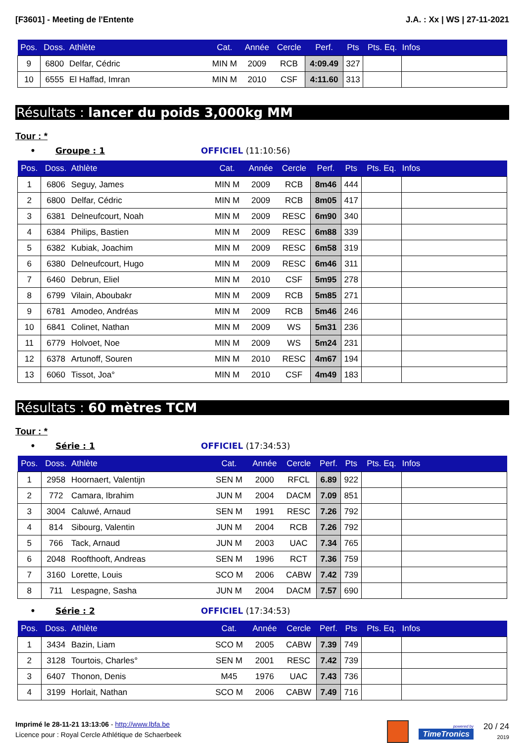[F3601] - Meeting de l'Entente J.A. : Xx | WS | 27-11-2021
| Pos. | Doss. | Athlète | Cat. | Année | Cercle | Perf. | Pts | Pts. Eq. | Infos |
| --- | --- | --- | --- | --- | --- | --- | --- | --- | --- |
| 9 | 6800 | Delfar, Cédric | MIN M | 2009 | RCB | 4:09.49 | 327 | | |
| 10 | 6555 | El Haffad, Imran | MIN M | 2010 | CSF | 4:11.60 | 313 | | |
Résultats : lancer du poids 3,000kg MM
Tour : *
• Groupe : 1 OFFICIEL (11:10:56)
| Pos. | Doss. | Athlète | Cat. | Année | Cercle | Perf. | Pts | Pts. Eq. | Infos |
| --- | --- | --- | --- | --- | --- | --- | --- | --- | --- |
| 1 | 6806 | Seguy, James | MIN M | 2009 | RCB | 8m46 | 444 | | |
| 2 | 6800 | Delfar, Cédric | MIN M | 2009 | RCB | 8m05 | 417 | | |
| 3 | 6381 | Delneufcourt, Noah | MIN M | 2009 | RESC | 6m90 | 340 | | |
| 4 | 6384 | Philips, Bastien | MIN M | 2009 | RESC | 6m88 | 339 | | |
| 5 | 6382 | Kubiak, Joachim | MIN M | 2009 | RESC | 6m58 | 319 | | |
| 6 | 6380 | Delneufcourt, Hugo | MIN M | 2009 | RESC | 6m46 | 311 | | |
| 7 | 6460 | Debrun, Eliel | MIN M | 2010 | CSF | 5m95 | 278 | | |
| 8 | 6799 | Vilain, Aboubakr | MIN M | 2009 | RCB | 5m85 | 271 | | |
| 9 | 6781 | Amodeo, Andréas | MIN M | 2009 | RCB | 5m46 | 246 | | |
| 10 | 6841 | Colinet, Nathan | MIN M | 2009 | WS | 5m31 | 236 | | |
| 11 | 6779 | Holvoet, Noe | MIN M | 2009 | WS | 5m24 | 231 | | |
| 12 | 6378 | Artunoff, Souren | MIN M | 2010 | RESC | 4m67 | 194 | | |
| 13 | 6060 | Tissot, Joa° | MIN M | 2010 | CSF | 4m49 | 183 | | |
Résultats : 60 mètres TCM
Tour : *
• Série : 1 OFFICIEL (17:34:53)
| Pos. | Doss. | Athlète | Cat. | Année | Cercle | Perf. | Pts | Pts. Eq. | Infos |
| --- | --- | --- | --- | --- | --- | --- | --- | --- | --- |
| 1 | 2958 | Hoornaert, Valentijn | SEN M | 2000 | RFCL | 6.89 | 922 | | |
| 2 | 772 | Camara, Ibrahim | JUN M | 2004 | DACM | 7.09 | 851 | | |
| 3 | 3004 | Caluwé, Arnaud | SEN M | 1991 | RESC | 7.26 | 792 | | |
| 4 | 814 | Sibourg, Valentin | JUN M | 2004 | RCB | 7.26 | 792 | | |
| 5 | 766 | Tack, Arnaud | JUN M | 2003 | UAC | 7.34 | 765 | | |
| 6 | 2048 | Roofthooft, Andreas | SEN M | 1996 | RCT | 7.36 | 759 | | |
| 7 | 3160 | Lorette, Louis | SCO M | 2006 | CABW | 7.42 | 739 | | |
| 8 | 711 | Lespagne, Sasha | JUN M | 2004 | DACM | 7.57 | 690 | | |
• Série : 2 OFFICIEL (17:34:53)
| Pos. | Doss. | Athlète | Cat. | Année | Cercle | Perf. | Pts | Pts. Eq. | Infos |
| --- | --- | --- | --- | --- | --- | --- | --- | --- | --- |
| 1 | 3434 | Bazin, Liam | SCO M | 2005 | CABW | 7.39 | 749 | | |
| 2 | 3128 | Tourtois, Charles° | SEN M | 2001 | RESC | 7.42 | 739 | | |
| 3 | 6407 | Thonon, Denis | M45 | 1976 | UAC | 7.43 | 736 | | |
| 4 | 3199 | Horlait, Nathan | SCO M | 2006 | CABW | 7.49 | 716 | | |
Imprimé le 28-11-21 13:13:06 - http://www.lbfa.be
Licence pour : Royal Cercle Athlétique de Schaerbeek
powered by
TimeTronics
20 / 24
2019